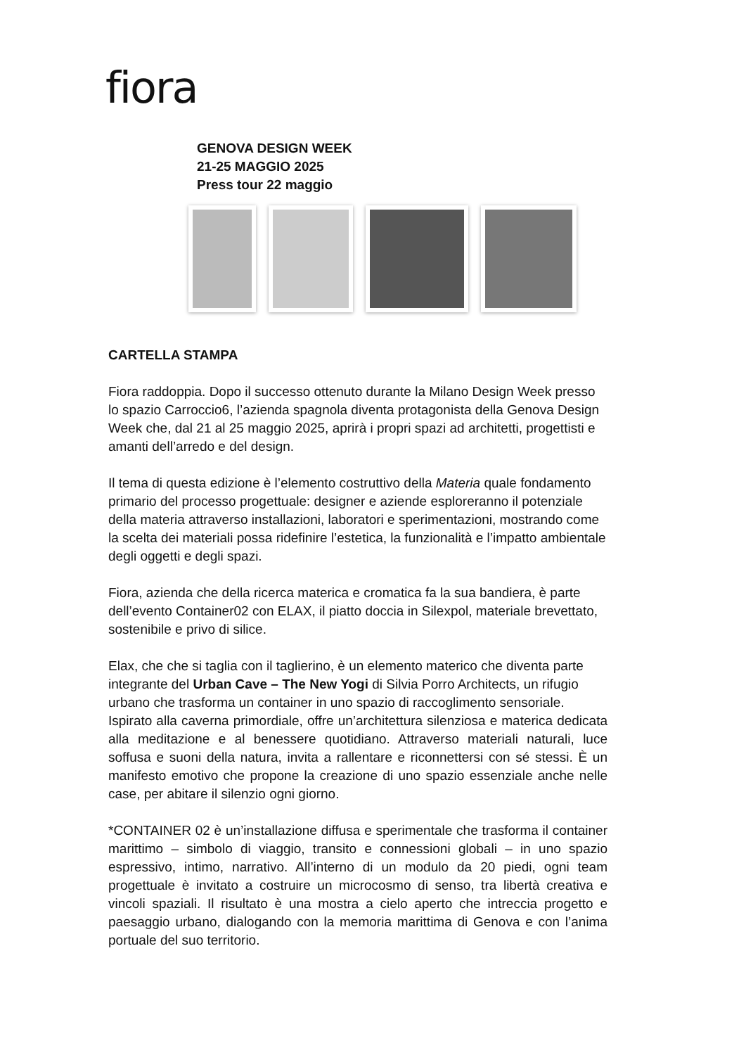fiora
GENOVA DESIGN WEEK
21-25 MAGGIO 2025
Press tour 22 maggio
CARTELLA STAMPA
Fiora raddoppia. Dopo il successo ottenuto durante la Milano Design Week presso lo spazio Carroccio6, l’azienda spagnola diventa protagonista della Genova Design Week che, dal 21 al 25 maggio 2025, aprirà i propri spazi ad architetti, progettisti e amanti dell’arredo e del design.
Il tema di questa edizione è l’elemento costruttivo della Materia quale fondamento primario del processo progettuale: designer e aziende esploreranno il potenziale della materia attraverso installazioni, laboratori e sperimentazioni, mostrando come la scelta dei materiali possa ridefinire l’estetica, la funzionalità e l’impatto ambientale degli oggetti e degli spazi.
Fiora, azienda che della ricerca materica e cromatica fa la sua bandiera, è parte dell’evento Container02 con ELAX, il piatto doccia in Silexpol, materiale brevettato, sostenibile e privo di silice.
Elax, che che si taglia con il taglierino, è un elemento materico che diventa parte integrante del Urban Cave – The New Yogi di Silvia Porro Architects, un rifugio urbano che trasforma un container in uno spazio di raccoglimento sensoriale.
Ispirato alla caverna primordiale, offre un’architettura silenziosa e materica dedicata alla meditazione e al benessere quotidiano. Attraverso materiali naturali, luce soffusa e suoni della natura, invita a rallentare e riconnettersi con sé stessi. È un manifesto emotivo che propone la creazione di uno spazio essenziale anche nelle case, per abitare il silenzio ogni giorno.
*CONTAINER 02 è un’installazione diffusa e sperimentale che trasforma il container marittimo – simbolo di viaggio, transito e connessioni globali – in uno spazio espressivo, intimo, narrativo. All’interno di un modulo da 20 piedi, ogni team progettuale è invitato a costruire un microcosmo di senso, tra libertà creativa e vincoli spaziali. Il risultato è una mostra a cielo aperto che intreccia progetto e paesaggio urbano, dialogando con la memoria marittima di Genova e con l’anima portuale del suo territorio.